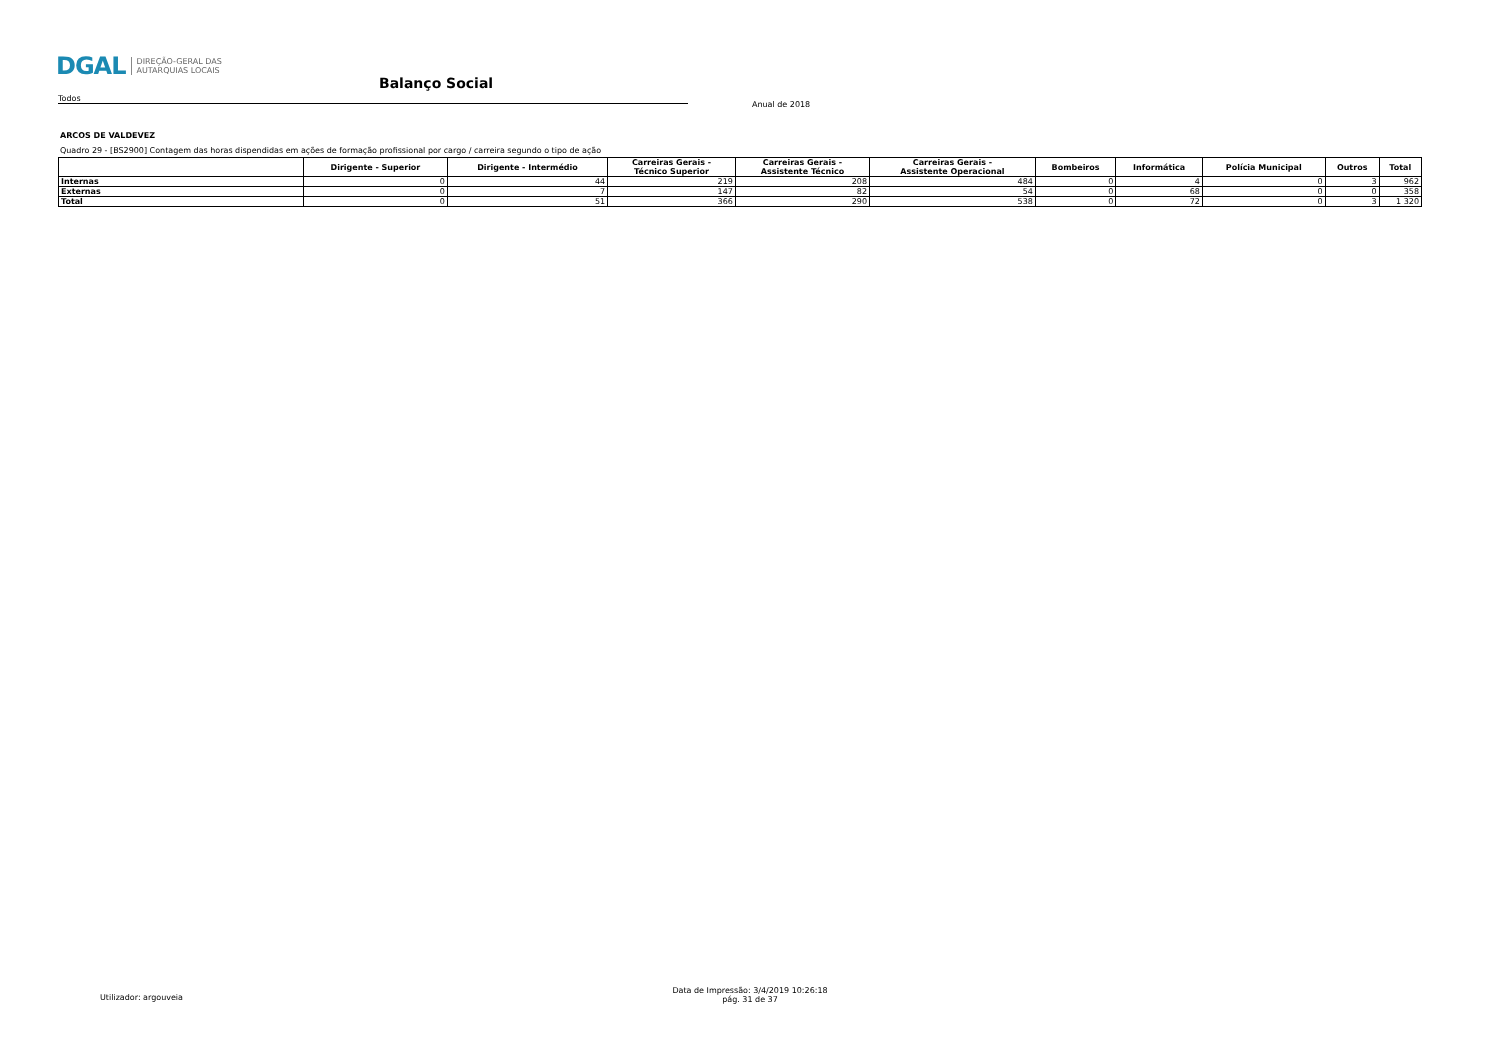DGAL DIREÇÃO-GERAL DAS
AUTARQUIAS LOCAIS
Balanço Social
Todos
Anual de 2018
ARCOS DE VALDEVEZ
Quadro 29 - [BS2900] Contagem das horas dispendidas em ações de formação profissional por cargo / carreira segundo o tipo de ação
| | Dirigente - Superior | Dirigente - Intermédio | Carreiras Gerais - Técnico Superior | Carreiras Gerais - Assistente Técnico | Carreiras Gerais - Assistente Operacional | Bombeiros | Informática | Polícia Municipal | Outros | Total |
| --- | --- | --- | --- | --- | --- | --- | --- | --- | --- | --- |
| Internas | 0 | 44 | 219 | 208 | 484 | 0 | 4 | 0 | 3 | 962 |
| Externas | 0 | 7 | 147 | 82 | 54 | 0 | 68 | 0 | 0 | 358 |
| Total | 0 | 51 | 366 | 290 | 538 | 0 | 72 | 0 | 3 | 1 320 |
Utilizador: argouveia
Data de Impressão: 3/4/2019 10:26:18
pág. 31 de 37